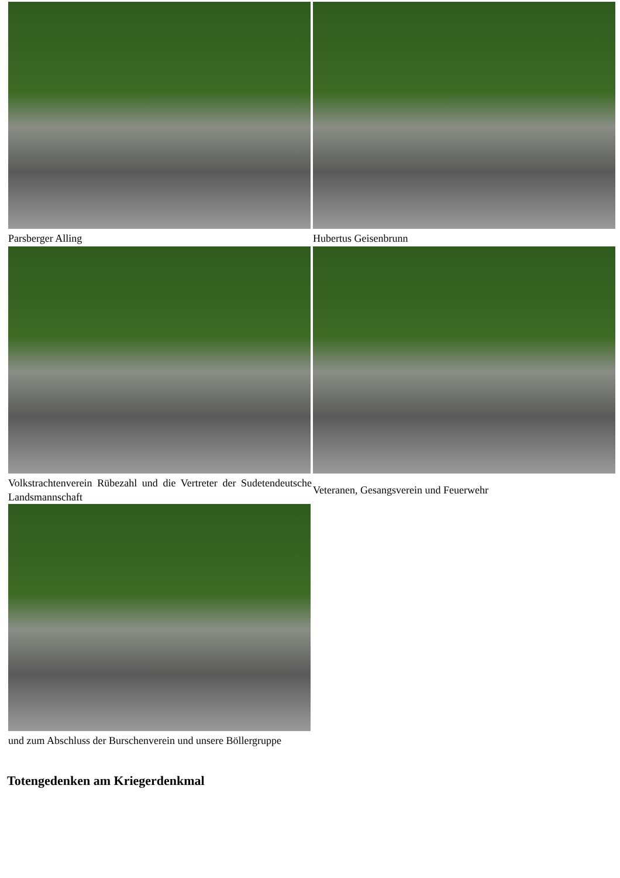| Parsberger Alling | Hubertus Geisenbrunn |
| Volkstrachtenverein Rübezahl und die Vertreter der Sudetendeutsche Landsmannschaft | Veteranen, Gesangsverein und Feuerwehr |
| und zum Abschluss der Burschenverein und unsere Böllergruppe | |
Totengedenken am Kriegerdenkmal